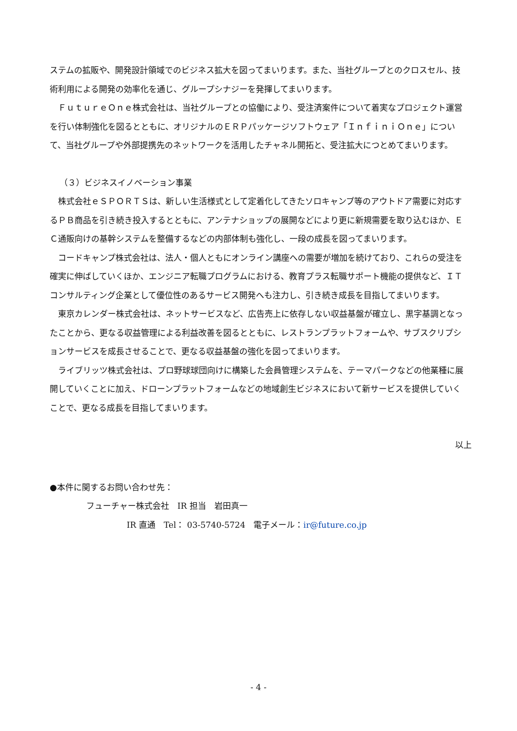ステムの拡販や、開発設計領域でのビジネス拡大を図ってまいります。また、当社グループとのクロスセル、技術利用による開発の効率化を通じ、グループシナジーを発揮してまいります。
ＦｕｔｕｒｅＯｎｅ株式会社は、当社グループとの協働により、受注済案件について着実なプロジェクト運営を行い体制強化を図るとともに、オリジナルのＥＲＰパッケージソフトウェア「ＩｎｆｉｎｉＯｎｅ」について、当社グループや外部提携先のネットワークを活用したチャネル開拓と、受注拡大につとめてまいります。
（３）ビジネスイノベーション事業
株式会社ｅＳＰＯＲＴＳは、新しい生活様式として定着化してきたソロキャンプ等のアウトドア需要に対応するＰＢ商品を引き続き投入するとともに、アンテナショップの展開などにより更に新規需要を取り込むほか、ＥＣ通販向けの基幹システムを整備するなどの内部体制も強化し、一段の成長を図ってまいります。
コードキャンプ株式会社は、法人・個人ともにオンライン講座への需要が増加を続けており、これらの受注を確実に伸ばしていくほか、エンジニア転職プログラムにおける、教育プラス転職サポート機能の提供など、ＩＴコンサルティング企業として優位性のあるサービス開発へも注力し、引き続き成長を目指してまいります。
東京カレンダー株式会社は、ネットサービスなど、広告売上に依存しない収益基盤が確立し、黒字基調となったことから、更なる収益管理による利益改善を図るとともに、レストランプラットフォームや、サブスクリプションサービスを成長させることで、更なる収益基盤の強化を図ってまいります。
ライブリッツ株式会社は、プロ野球球団向けに構築した会員管理システムを、テーマパークなどの他業種に展開していくことに加え、ドローンプラットフォームなどの地域創生ビジネスにおいて新サービスを提供していくことで、更なる成長を目指してまいります。
以上
●本件に関するお問い合わせ先：
フューチャー株式会社　IR 担当　岩田真一
IR 直通　Tel： 03-5740-5724　電子メール：ir@future.co.jp
- 4 -